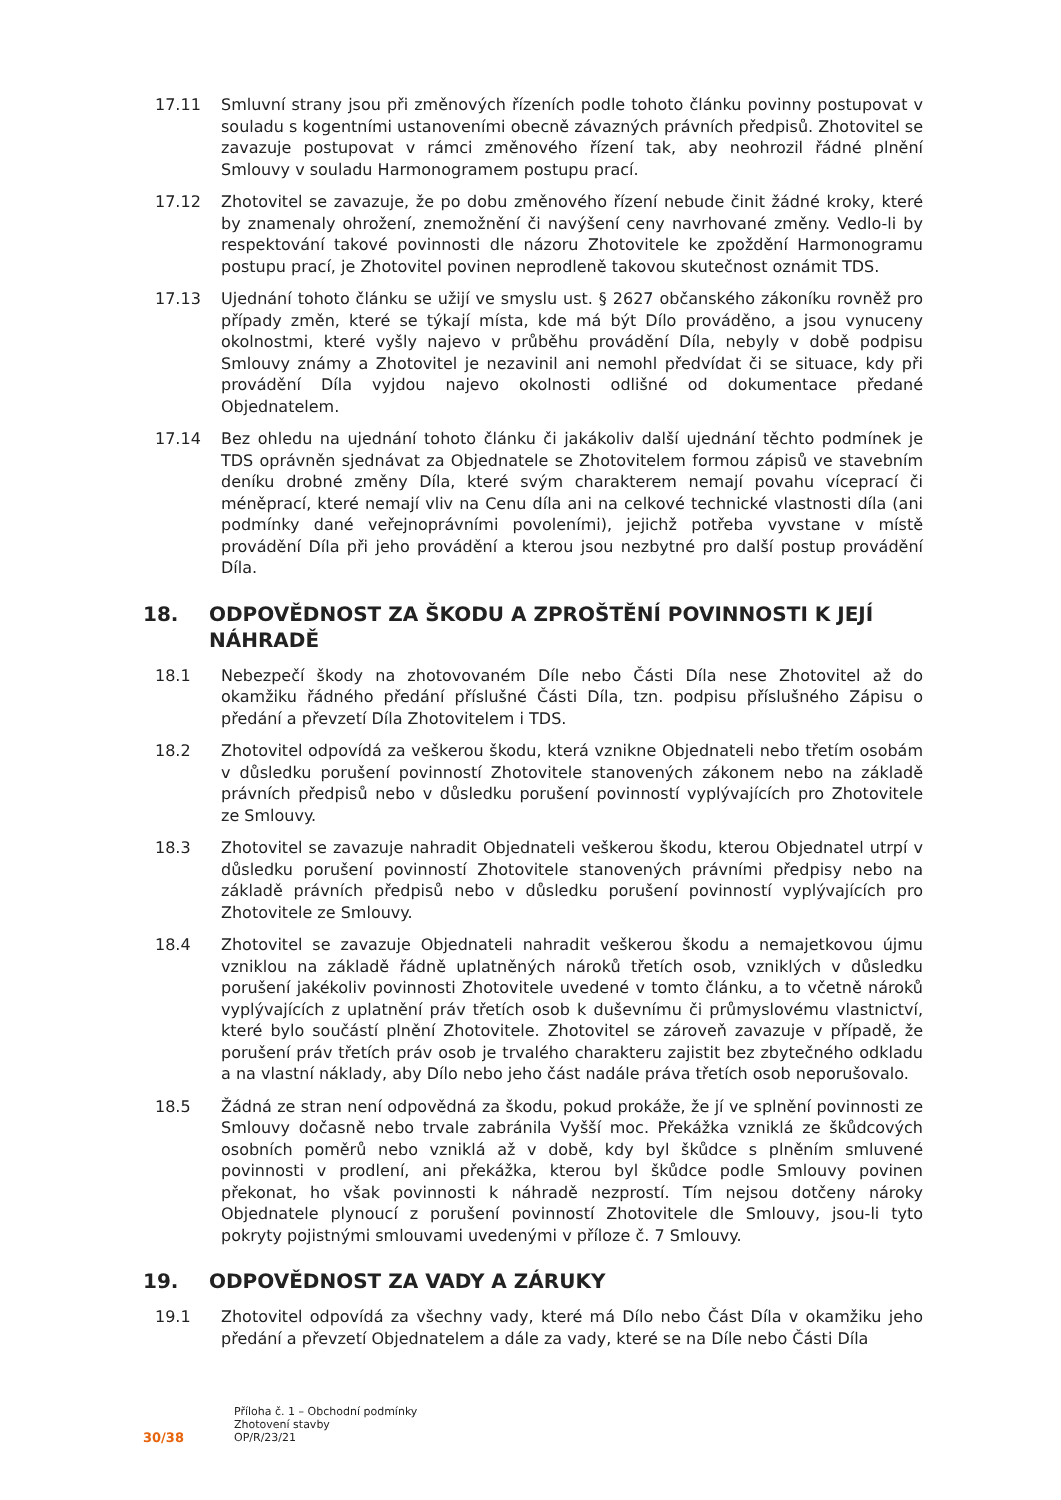17.11 Smluvní strany jsou při změnových řízeních podle tohoto článku povinny postupovat v souladu s kogentními ustanoveními obecně závazných právních předpisů. Zhotovitel se zavazuje postupovat v rámci změnového řízení tak, aby neohrozil řádné plnění Smlouvy v souladu Harmonogramem postupu prací.
17.12 Zhotovitel se zavazuje, že po dobu změnového řízení nebude činit žádné kroky, které by znamenaly ohrožení, znemožnění či navýšení ceny navrhované změny. Vedlo-li by respektování takové povinnosti dle názoru Zhotovitele ke zpoždění Harmonogramu postupu prací, je Zhotovitel povinen neprodleně takovou skutečnost oznámit TDS.
17.13 Ujednání tohoto článku se užijí ve smyslu ust. § 2627 občanského zákoníku rovněž pro případy změn, které se týkají místa, kde má být Dílo prováděno, a jsou vynuceny okolnostmi, které vyšly najevo v průběhu provádění Díla, nebyly v době podpisu Smlouvy známy a Zhotovitel je nezavinil ani nemohl předvídat či se situace, kdy při provádění Díla vyjdou najevo okolnosti odlišné od dokumentace předané Objednatelem.
17.14 Bez ohledu na ujednání tohoto článku či jakákoliv další ujednání těchto podmínek je TDS oprávněn sjednávat za Objednatele se Zhotovitelem formou zápisů ve stavebním deníku drobné změny Díla, které svým charakterem nemají povahu víceprací či méněprací, které nemají vliv na Cenu díla ani na celkové technické vlastnosti díla (ani podmínky dané veřejnoprávními povoleními), jejichž potřeba vyvstane v místě provádění Díla při jeho provádění a kterou jsou nezbytné pro další postup provádění Díla.
18. ODPOVĚDNOST ZA ŠKODU A ZPROŠTĚNÍ POVINNOSTI K JEJÍ NÁHRADĚ
18.1 Nebezpečí škody na zhotovovaném Díle nebo Části Díla nese Zhotovitel až do okamžiku řádného předání příslušné Části Díla, tzn. podpisu příslušného Zápisu o předání a převzetí Díla Zhotovitelem i TDS.
18.2 Zhotovitel odpovídá za veškerou škodu, která vznikne Objednateli nebo třetím osobám v důsledku porušení povinností Zhotovitele stanovených zákonem nebo na základě právních předpisů nebo v důsledku porušení povinností vyplývajících pro Zhotovitele ze Smlouvy.
18.3 Zhotovitel se zavazuje nahradit Objednateli veškerou škodu, kterou Objednatel utrpí v důsledku porušení povinností Zhotovitele stanovených právními předpisy nebo na základě právních předpisů nebo v důsledku porušení povinností vyplývajících pro Zhotovitele ze Smlouvy.
18.4 Zhotovitel se zavazuje Objednateli nahradit veškerou škodu a nemajetkovou újmu vzniklou na základě řádně uplatněných nároků třetích osob, vzniklých v důsledku porušení jakékoliv povinnosti Zhotovitele uvedené v tomto článku, a to včetně nároků vyplývajících z uplatnění práv třetích osob k duševnímu či průmyslovému vlastnictví, které bylo součástí plnění Zhotovitele. Zhotovitel se zároveň zavazuje v případě, že porušení práv třetích práv osob je trvalého charakteru zajistit bez zbytečného odkladu a na vlastní náklady, aby Dílo nebo jeho část nadále práva třetích osob neporušovalo.
18.5 Žádná ze stran není odpovědná za škodu, pokud prokáže, že jí ve splnění povinnosti ze Smlouvy dočasně nebo trvale zabránila Vyšší moc. Překážka vzniklá ze škůdcových osobních poměrů nebo vzniklá až v době, kdy byl škůdce s plněním smluvené povinnosti v prodlení, ani překážka, kterou byl škůdce podle Smlouvy povinen překonat, ho však povinnosti k náhradě nezprostí. Tím nejsou dotčeny nároky Objednatele plynoucí z porušení povinností Zhotovitele dle Smlouvy, jsou-li tyto pokryty pojistnými smlouvami uvedenými v příloze č. 7 Smlouvy.
19. ODPOVĚDNOST ZA VADY A ZÁRUKY
19.1 Zhotovitel odpovídá za všechny vady, které má Dílo nebo Část Díla v okamžiku jeho předání a převzetí Objednatelem a dále za vady, které se na Díle nebo Části Díla
30/38
Příloha č. 1 – Obchodní podmínky
Zhotovení stavby
OP/R/23/21